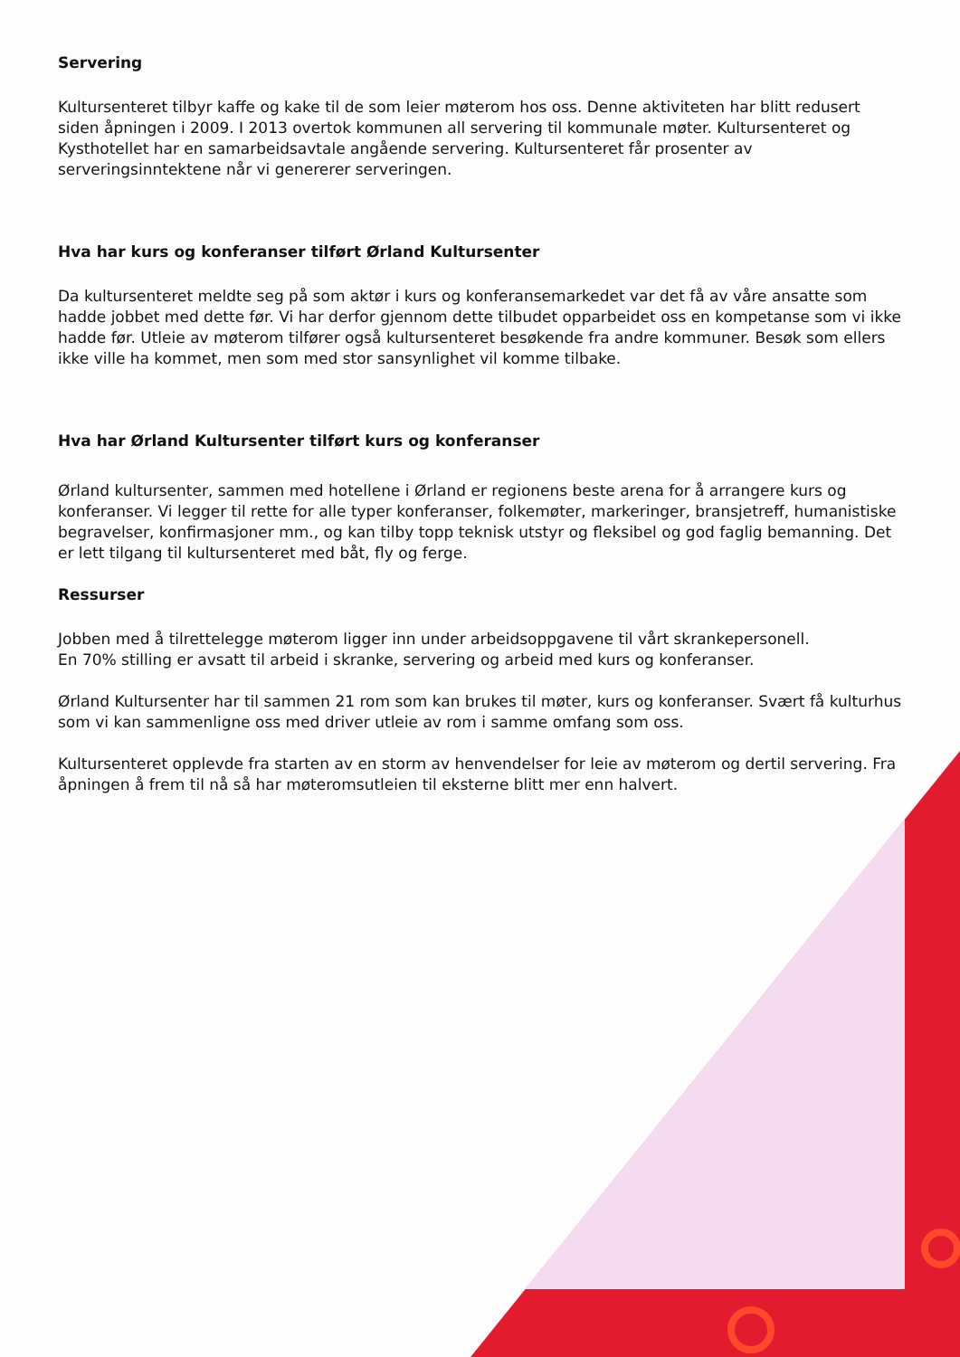Servering
Kultursenteret tilbyr kaffe og kake til de som leier møterom hos oss. Denne aktiviteten har blitt redusert siden åpningen i 2009. I 2013 overtok kommunen all servering til kommunale møter. Kultursenteret og Kysthotellet har en samarbeidsavtale angående servering. Kultursenteret får prosenter av serveringsinntektene når vi genererer serveringen.
Hva har kurs og konferanser tilført Ørland Kultursenter
Da kultursenteret meldte seg på som aktør i kurs og konferansemarkedet var det få av våre ansatte som hadde jobbet med dette før. Vi har derfor gjennom dette tilbudet opparbeidet oss en kompetanse som vi ikke hadde før. Utleie av møterom tilfører også kultursenteret besøkende fra andre kommuner. Besøk som ellers ikke ville ha kommet, men som med stor sansynlighet vil komme tilbake.
Hva har Ørland Kultursenter tilført kurs og konferanser
Ørland kultursenter, sammen med hotellene i Ørland er regionens beste arena for å arrangere kurs og konferanser. Vi legger til rette for alle typer konferanser, folkemøter, markeringer, bransjetreff, humanistiske begravelser, konfirmasjoner mm., og kan tilby topp teknisk utstyr og fleksibel og god faglig bemanning. Det er lett tilgang til kultursenteret med båt, fly og ferge.
Ressurser
Jobben med å tilrettelegge møterom ligger inn under arbeidsoppgavene til vårt skrankepersonell.
En 70% stilling er avsatt til arbeid i skranke, servering og arbeid med kurs og konferanser.
Ørland Kultursenter har til sammen 21 rom som kan brukes til møter, kurs og konferanser. Svært få kulturhus som vi kan sammenligne oss med driver utleie av rom i samme omfang som oss.
Kultursenteret opplevde fra starten av en storm av henvendelser for leie av møterom og dertil servering. Fra åpningen å frem til nå så har møteromsutleien til eksterne blitt mer enn halvert.